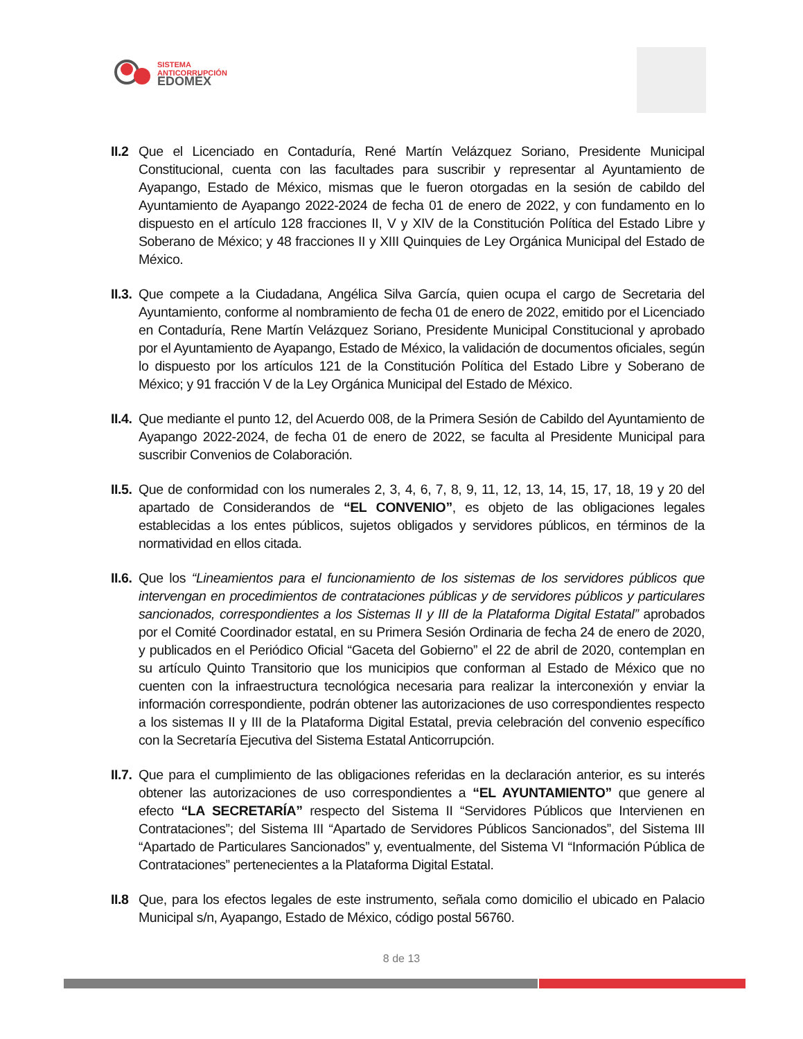SISTEMA
ANTICORRUPCIÓN
EDOMÉX
II.2
Que el Licenciado en Contaduría, René Martín Velázquez Soriano, Presidente Municipal Constitucional, cuenta con las facultades para suscribir y representar al Ayuntamiento de Ayapango, Estado de México, mismas que le fueron otorgadas en la sesión de cabildo del Ayuntamiento de Ayapango 2022-2024 de fecha 01 de enero de 2022, y con fundamento en lo dispuesto en el artículo 128 fracciones II, V y XIV de la Constitución Política del Estado Libre y Soberano de México; y 48 fracciones II y XIII Quinquies de Ley Orgánica Municipal del Estado de México.
II.3.
Que compete a la Ciudadana, Angélica Silva García, quien ocupa el cargo de Secretaria del Ayuntamiento, conforme al nombramiento de fecha 01 de enero de 2022, emitido por el Licenciado en Contaduría, Rene Martín Velázquez Soriano, Presidente Municipal Constitucional y aprobado por el Ayuntamiento de Ayapango, Estado de México, la validación de documentos oficiales, según lo dispuesto por los artículos 121 de la Constitución Política del Estado Libre y Soberano de México; y 91 fracción V de la Ley Orgánica Municipal del Estado de México.
II.4.
Que mediante el punto 12, del Acuerdo 008, de la Primera Sesión de Cabildo del Ayuntamiento de Ayapango 2022-2024, de fecha 01 de enero de 2022, se faculta al Presidente Municipal para suscribir Convenios de Colaboración.
II.5.
Que de conformidad con los numerales 2, 3, 4, 6, 7, 8, 9, 11, 12, 13, 14, 15, 17, 18, 19 y 20 del apartado de Considerandos de “EL CONVENIO”, es objeto de las obligaciones legales establecidas a los entes públicos, sujetos obligados y servidores públicos, en términos de la normatividad en ellos citada.
II.6.
Que los “Lineamientos para el funcionamiento de los sistemas de los servidores públicos que intervengan en procedimientos de contrataciones públicas y de servidores públicos y particulares sancionados, correspondientes a los Sistemas II y III de la Plataforma Digital Estatal” aprobados por el Comité Coordinador estatal, en su Primera Sesión Ordinaria de fecha 24 de enero de 2020, y publicados en el Periódico Oficial “Gaceta del Gobierno” el 22 de abril de 2020, contemplan en su artículo Quinto Transitorio que los municipios que conforman al Estado de México que no cuenten con la infraestructura tecnológica necesaria para realizar la interconexión y enviar la información correspondiente, podrán obtener las autorizaciones de uso correspondientes respecto a los sistemas II y III de la Plataforma Digital Estatal, previa celebración del convenio específico con la Secretaría Ejecutiva del Sistema Estatal Anticorrupción.
II.7.
Que para el cumplimiento de las obligaciones referidas en la declaración anterior, es su interés obtener las autorizaciones de uso correspondientes a “EL AYUNTAMIENTO” que genere al efecto “LA SECRETARÍA” respecto del Sistema II “Servidores Públicos que Intervienen en Contrataciones”; del Sistema III “Apartado de Servidores Públicos Sancionados”, del Sistema III “Apartado de Particulares Sancionados” y, eventualmente, del Sistema VI “Información Pública de Contrataciones” pertenecientes a la Plataforma Digital Estatal.
II.8
Que, para los efectos legales de este instrumento, señala como domicilio el ubicado en Palacio Municipal s/n, Ayapango, Estado de México, código postal 56760.
8 de 13